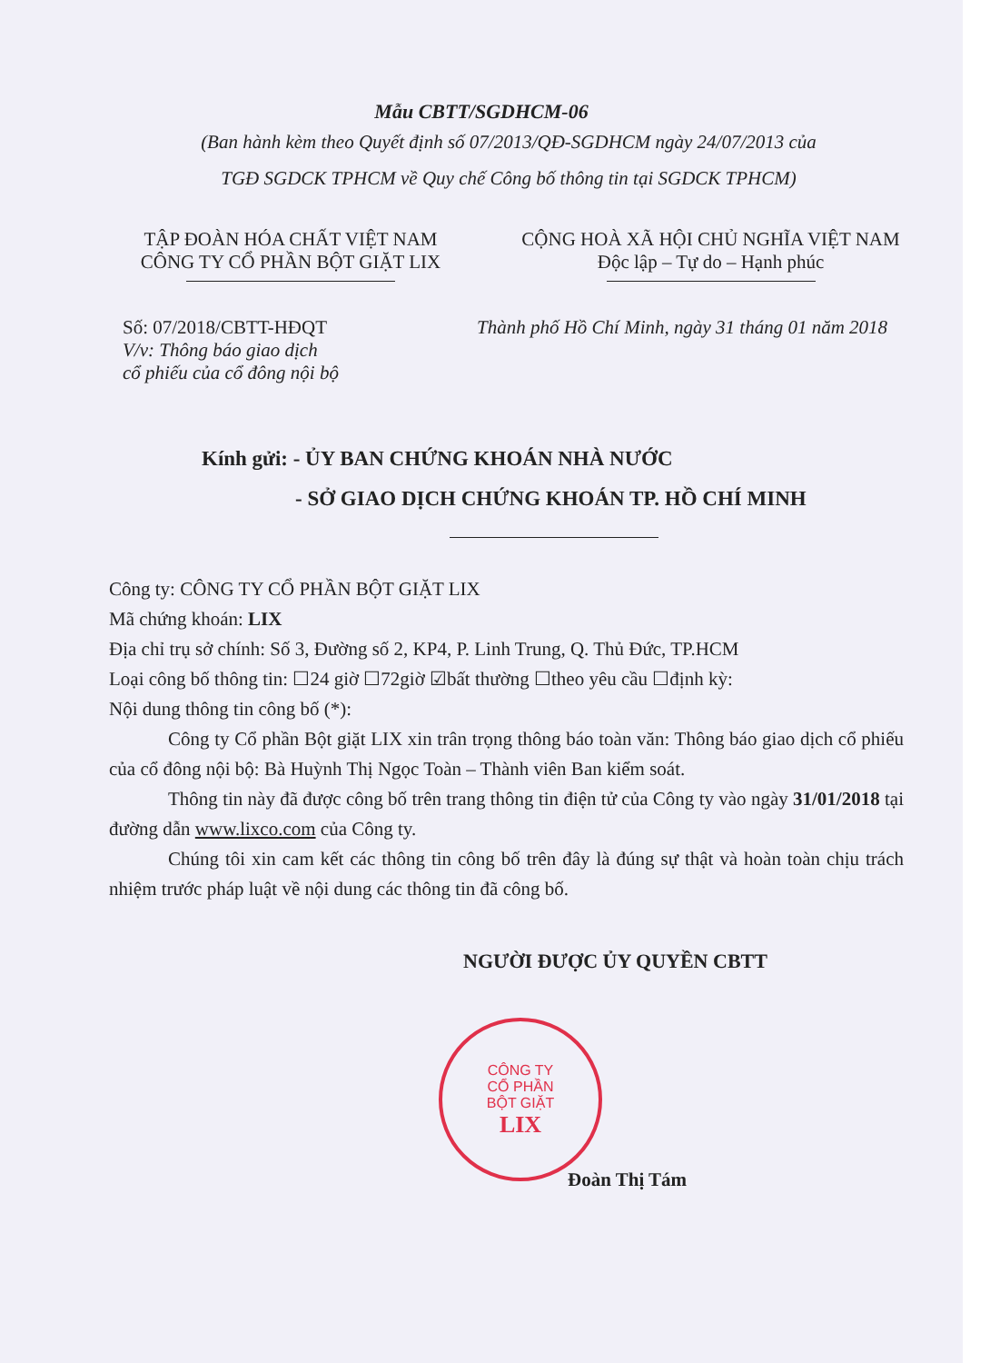Mẫu CBTT/SGDHCM-06
(Ban hành kèm theo Quyết định số 07/2013/QĐ-SGDHCM ngày 24/07/2013 của
TGĐ SGDCK TPHCM về Quy chế Công bố thông tin tại SGDCK TPHCM)
TẬP ĐOÀN HÓA CHẤT VIỆT NAM
CÔNG TY CỔ PHẦN BỘT GIẶT LIX
CỘNG HOÀ XÃ HỘI CHỦ NGHĨA VIỆT NAM
Độc lập – Tự do – Hạnh phúc
Số: 07/2018/CBTT-HĐQT
V/v: Thông báo giao dịch
cổ phiếu của cổ đông nội bộ
Thành phố Hồ Chí Minh, ngày 31 tháng 01 năm 2018
Kính gửi: - ỦY BAN CHỨNG KHOÁN NHÀ NƯỚC
- SỞ GIAO DỊCH CHỨNG KHOÁN TP. HỒ CHÍ MINH
Công ty: CÔNG TY CỔ PHẦN BỘT GIẶT LIX
Mã chứng khoán: LIX
Địa chỉ trụ sở chính: Số 3, Đường số 2, KP4, P. Linh Trung, Q. Thủ Đức, TP.HCM
Loại công bố thông tin: ☐24 giờ ☐72giờ ☑bất thường ☐theo yêu cầu ☐định kỳ:
Nội dung thông tin công bố (*):
Công ty Cổ phần Bột giặt LIX xin trân trọng thông báo toàn văn: Thông báo giao dịch cổ phiếu của cổ đông nội bộ: Bà Huỳnh Thị Ngọc Toàn – Thành viên Ban kiểm soát.
Thông tin này đã được công bố trên trang thông tin điện tử của Công ty vào ngày 31/01/2018 tại đường dẫn www.lixco.com của Công ty.
Chúng tôi xin cam kết các thông tin công bố trên đây là đúng sự thật và hoàn toàn chịu trách nhiệm trước pháp luật về nội dung các thông tin đã công bố.
NGƯỜI ĐƯỢC ỦY QUYỀN CBTT
CÔNG TY
CỔ PHẦN
BỘT GIẶT
LIX
Đoàn Thị Tám